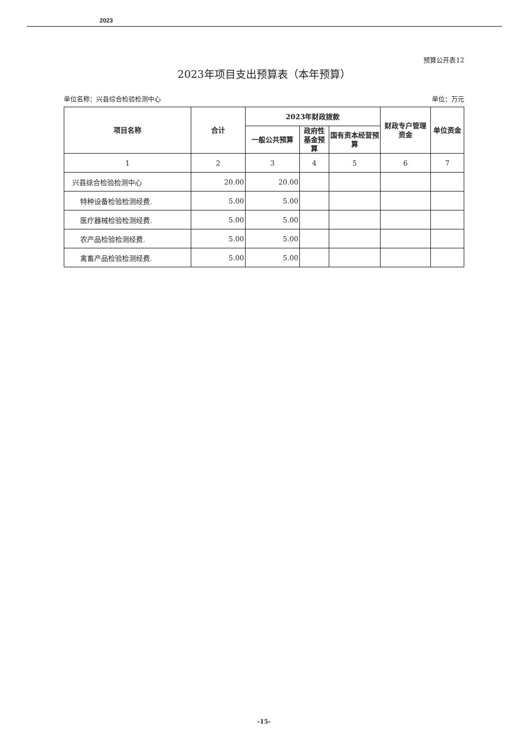2023
预算公开表12
2023年项目支出预算表（本年预算）
单位名称：兴县综合检验检测中心 单位：万元
| 项目名称 | 合计 | 2023年财政拨款 | | | 财政专户管理资金 | 单位资金 |
| --- | --- | --- | --- | --- | --- | --- |
| | | 一般公共预算 | 政府性基金预算 | 国有资本经营预算 | | |
| 1 | 2 | 3 | 4 | 5 | 6 | 7 |
| 兴县综合检验检测中心 | 20.00 | 20.00 | | | | |
| 特种设备检验检测经费. | 5.00 | 5.00 | | | | |
| 医疗器械检验检测经费. | 5.00 | 5.00 | | | | |
| 农产品检验检测经费. | 5.00 | 5.00 | | | | |
| 禽畜产品检验检测经费. | 5.00 | 5.00 | | | | |
-15-